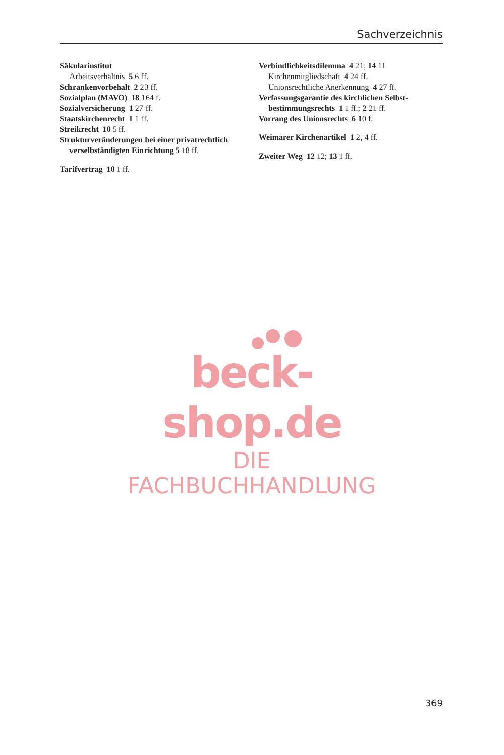Sachverzeichnis
Säkularinstitut
Arbeitsverhältnis 5 6 ff.
Schrankenvorbehalt 2 23 ff.
Sozialplan (MAVO) 18 164 f.
Sozialversicherung 1 27 ff.
Staatskirchenrecht 1 1 ff.
Streikrecht 10 5 ff.
Strukturveränderungen bei einer privat­rechtlich verselbständigten Einrichtung 5 18 ff.
Tarifvertrag 10 1 ff.
Verbindlichkeitsdilemma 4 21; 14 11
Kirchenmitgliedschaft 4 24 ff.
Unionsrechtliche Anerkennung 4 27 ff.
Verfassungsgarantie des kirchlichen Selbst­bestimmungsrechts 1 1 ff.; 2 21 ff.
Vorrang des Unionsrechts 6 10 f.
Weimarer Kirchenartikel 1 2, 4 ff.
Zweiter Weg 12 12; 13 1 ff.
beck-shop.de
DIE FACHBUCHHANDLUNG
369